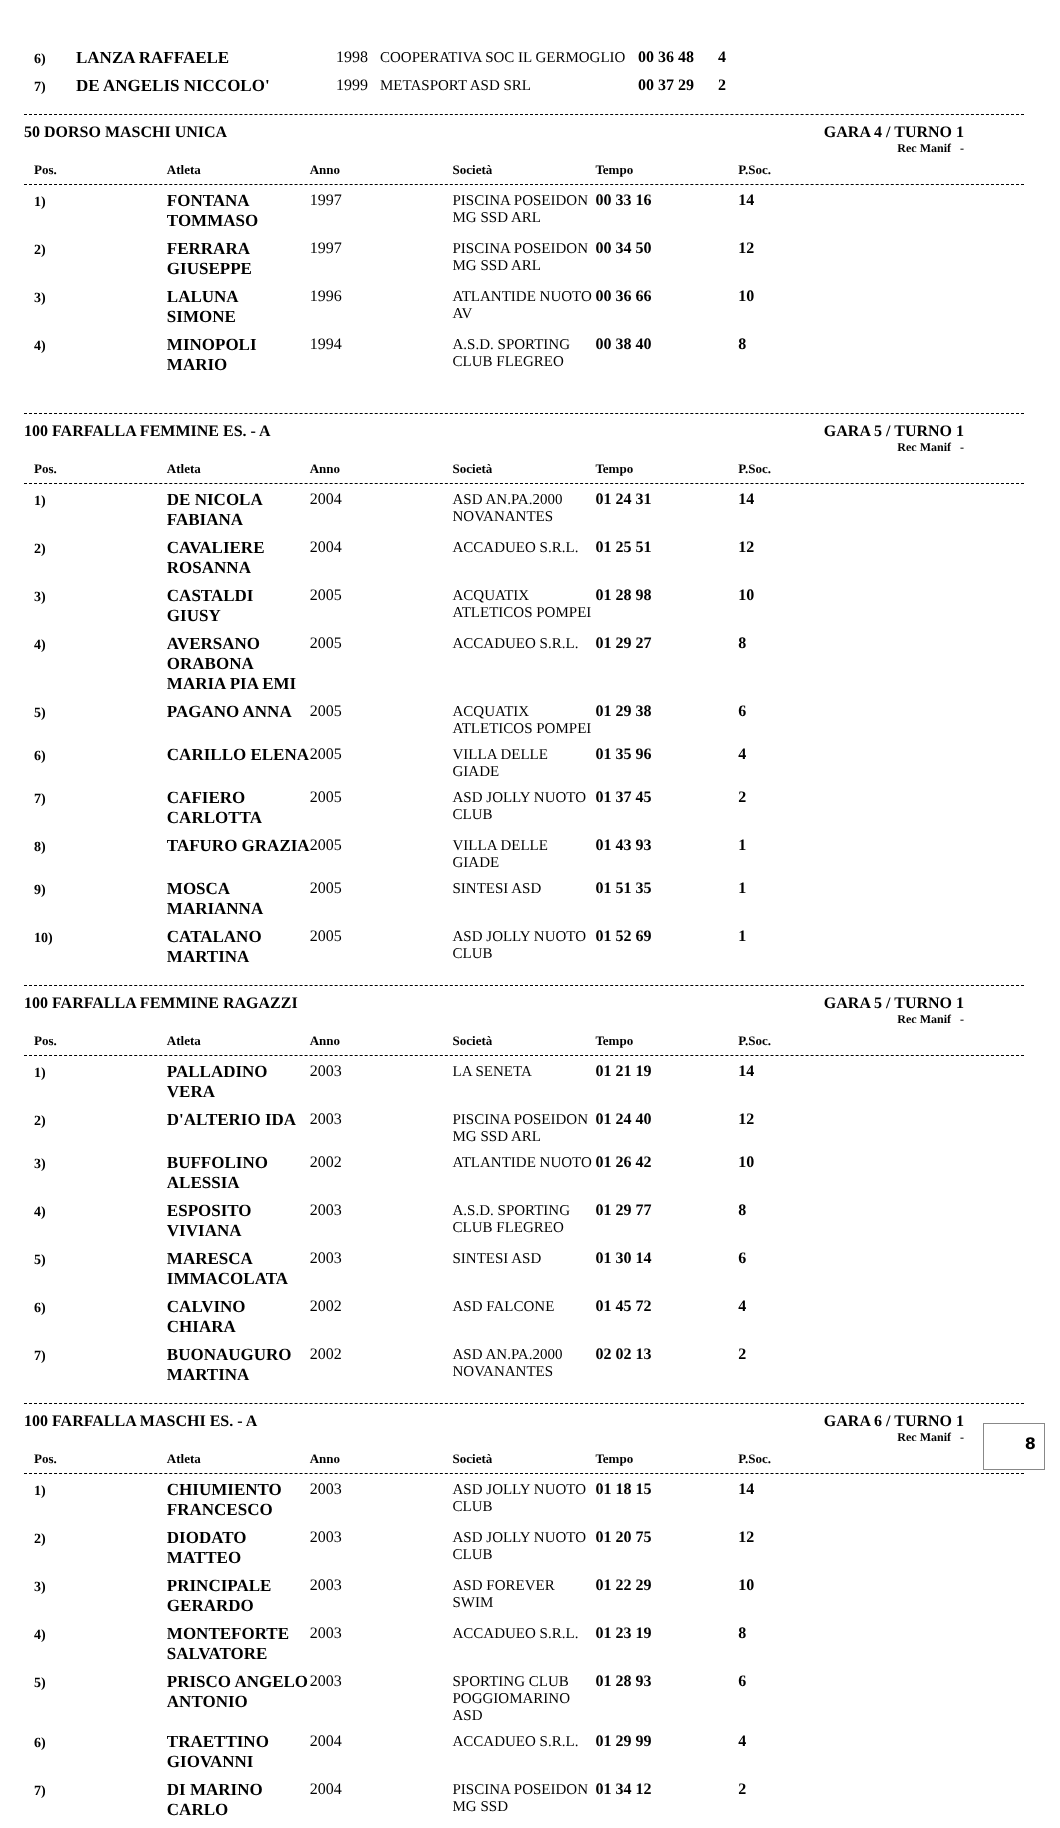| 6) | LANZA RAFFAELE | 1998 | COOPERATIVA SOC IL GERMOGLIO | 00 36 48 | 4 | |
| 7) | DE ANGELIS NICCOLO' | 1999 | METASPORT ASD SRL | 00 37 29 | 2 | |
50 DORSO MASCHI UNICA GARA 4 / TURNO 1
Rec Manif -
| Pos. | Atleta | Anno | Società | Tempo | P.Soc. | |
| --- | --- | --- | --- | --- | --- | --- |
| 1) | FONTANA TOMMASO | 1997 | PISCINA POSEIDON MG SSD ARL | 00 33 16 | 14 | |
| 2) | FERRARA GIUSEPPE | 1997 | PISCINA POSEIDON MG SSD ARL | 00 34 50 | 12 | |
| 3) | LALUNA SIMONE | 1996 | ATLANTIDE NUOTO AV | 00 36 66 | 10 | |
| 4) | MINOPOLI MARIO | 1994 | A.S.D. SPORTING CLUB FLEGREO | 00 38 40 | 8 | |
100 FARFALLA FEMMINE ES. - A GARA 5 / TURNO 1
Rec Manif -
| Pos. | Atleta | Anno | Società | Tempo | P.Soc. | |
| --- | --- | --- | --- | --- | --- | --- |
| 1) | DE NICOLA FABIANA | 2004 | ASD AN.PA.2000 NOVANANTES | 01 24 31 | 14 | |
| 2) | CAVALIERE ROSANNA | 2004 | ACCADUEO S.R.L. | 01 25 51 | 12 | |
| 3) | CASTALDI GIUSY | 2005 | ACQUATIX ATLETICOS POMPEI | 01 28 98 | 10 | |
| 4) | AVERSANO ORABONA MARIA PIA EMI | 2005 | ACCADUEO S.R.L. | 01 29 27 | 8 | |
| 5) | PAGANO ANNA | 2005 | ACQUATIX ATLETICOS POMPEI | 01 29 38 | 6 | |
| 6) | CARILLO ELENA | 2005 | VILLA DELLE GIADE | 01 35 96 | 4 | |
| 7) | CAFIERO CARLOTTA | 2005 | ASD JOLLY NUOTO CLUB | 01 37 45 | 2 | |
| 8) | TAFURO GRAZIA | 2005 | VILLA DELLE GIADE | 01 43 93 | 1 | |
| 9) | MOSCA MARIANNA | 2005 | SINTESI ASD | 01 51 35 | 1 | |
| 10) | CATALANO MARTINA | 2005 | ASD JOLLY NUOTO CLUB | 01 52 69 | 1 | |
100 FARFALLA FEMMINE RAGAZZI GARA 5 / TURNO 1
Rec Manif -
| Pos. | Atleta | Anno | Società | Tempo | P.Soc. | |
| --- | --- | --- | --- | --- | --- | --- |
| 1) | PALLADINO VERA | 2003 | LA SENETA | 01 21 19 | 14 | |
| 2) | D'ALTERIO IDA | 2003 | PISCINA POSEIDON MG SSD ARL | 01 24 40 | 12 | |
| 3) | BUFFOLINO ALESSIA | 2002 | ATLANTIDE NUOTO | 01 26 42 | 10 | |
| 4) | ESPOSITO VIVIANA | 2003 | A.S.D. SPORTING CLUB FLEGREO | 01 29 77 | 8 | |
| 5) | MARESCA IMMACOLATA | 2003 | SINTESI ASD | 01 30 14 | 6 | |
| 6) | CALVINO CHIARA | 2002 | ASD FALCONE | 01 45 72 | 4 | |
| 7) | BUONAUGURO MARTINA | 2002 | ASD AN.PA.2000 NOVANANTES | 02 02 13 | 2 | |
100 FARFALLA MASCHI ES. - A GARA 6 / TURNO 1
Rec Manif -
| Pos. | Atleta | Anno | Società | Tempo | P.Soc. | |
| --- | --- | --- | --- | --- | --- | --- |
| 1) | CHIUMIENTO FRANCESCO | 2003 | ASD JOLLY NUOTO CLUB | 01 18 15 | 14 | |
| 2) | DIODATO MATTEO | 2003 | ASD JOLLY NUOTO CLUB | 01 20 75 | 12 | |
| 3) | PRINCIPALE GERARDO | 2003 | ASD FOREVER SWIM | 01 22 29 | 10 | |
| 4) | MONTEFORTE SALVATORE | 2003 | ACCADUEO S.R.L. | 01 23 19 | 8 | |
| 5) | PRISCO ANGELO ANTONIO | 2003 | SPORTING CLUB POGGIOMARINO ASD | 01 28 93 | 6 | |
| 6) | TRAETTINO GIOVANNI | 2004 | ACCADUEO S.R.L. | 01 29 99 | 4 | |
| 7) | DI MARINO CARLO | 2004 | PISCINA POSEIDON MG SSD | 01 34 12 | 2 | |
8